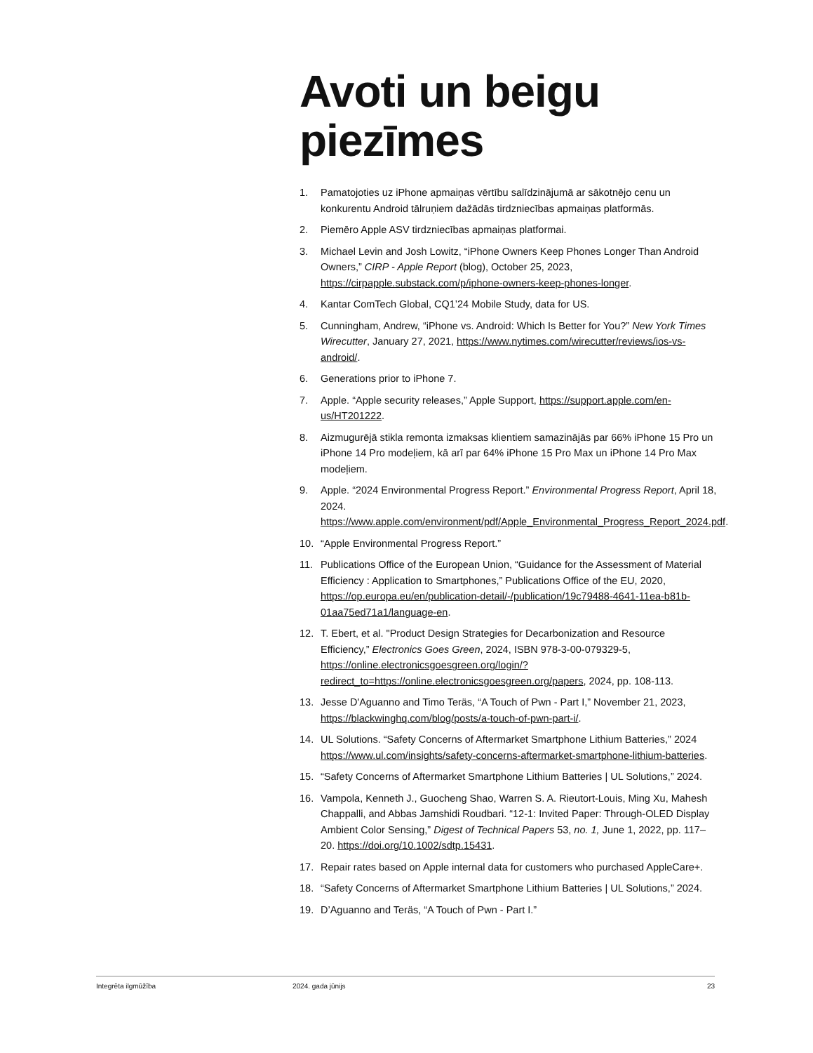Avoti un beigu piezīmes
1. Pamatojoties uz iPhone apmaiņas vērtību salīdzinājumā ar sākotnējo cenu un konkurentu Android tālruņiem dažādās tirdzniecības apmaiņas platformās.
2. Piemēro Apple ASV tirdzniecības apmaiņas platformai.
3. Michael Levin and Josh Lowitz, “iPhone Owners Keep Phones Longer Than Android Owners,” CIRP - Apple Report (blog), October 25, 2023, https://cirpapple.substack.com/p/iphone-owners-keep-phones-longer.
4. Kantar ComTech Global, CQ1’24 Mobile Study, data for US.
5. Cunningham, Andrew, “iPhone vs. Android: Which Is Better for You?” New York Times Wirecutter, January 27, 2021, https://www.nytimes.com/wirecutter/reviews/ios-vs-android/.
6. Generations prior to iPhone 7.
7. Apple. “Apple security releases,” Apple Support, https://support.apple.com/en-us/HT201222.
8. Aizmugurējā stikla remonta izmaksas klientiem samazinājās par 66% iPhone 15 Pro un iPhone 14 Pro modeļiem, kā arī par 64% iPhone 15 Pro Max un iPhone 14 Pro Max modeļiem.
9. Apple. “2024 Environmental Progress Report.” Environmental Progress Report, April 18, 2024. https://www.apple.com/environment/pdf/Apple_Environmental_Progress_Report_2024.pdf.
10. “Apple Environmental Progress Report.”
11. Publications Office of the European Union, “Guidance for the Assessment of Material Efficiency : Application to Smartphones,” Publications Office of the EU, 2020, https://op.europa.eu/en/publication-detail/-/publication/19c79488-4641-11ea-b81b-01aa75ed71a1/language-en.
12. T. Ebert, et al. "Product Design Strategies for Decarbonization and Resource Efficiency,” Electronics Goes Green, 2024, ISBN 978-3-00-079329-5, https://online.electronicsgoesgreen.org/login/?redirect_to=https://online.electronicsgoesgreen.org/papers, 2024, pp. 108-113.
13. Jesse D'Aguanno and Timo Teräs, “A Touch of Pwn - Part I,” November 21, 2023, https://blackwinghq.com/blog/posts/a-touch-of-pwn-part-i/.
14. UL Solutions. “Safety Concerns of Aftermarket Smartphone Lithium Batteries,” 2024 https://www.ul.com/insights/safety-concerns-aftermarket-smartphone-lithium-batteries.
15. “Safety Concerns of Aftermarket Smartphone Lithium Batteries | UL Solutions,” 2024.
16. Vampola, Kenneth J., Guocheng Shao, Warren S. A. Rieutort-Louis, Ming Xu, Mahesh Chappalli, and Abbas Jamshidi Roudbari. “12-1: Invited Paper: Through-OLED Display Ambient Color Sensing,” Digest of Technical Papers 53, no. 1, June 1, 2022, pp. 117–20. https://doi.org/10.1002/sdtp.15431.
17. Repair rates based on Apple internal data for customers who purchased AppleCare+.
18. “Safety Concerns of Aftermarket Smartphone Lithium Batteries | UL Solutions,” 2024.
19. D’Aguanno and Teräs, “A Touch of Pwn - Part I.”
Integrēta ilgmūžība 2024. gada jūnijs 23